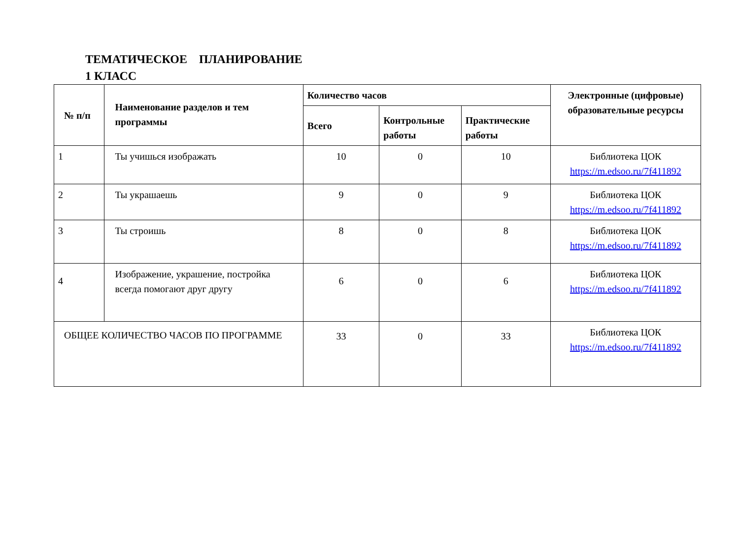ТЕМАТИЧЕСКОЕ ПЛАНИРОВАНИЕ
1 КЛАСС
| № п/п | Наименование разделов и тем программы | Количество часов | | | Электронные (цифровые) образовательные ресурсы |
| --- | --- | --- | --- | --- | --- |
| | | Всего | Контрольные работы | Практические работы | |
| 1 | Ты учишься изображать | 10 | 0 | 10 | Библиотека ЦОК https://m.edsoo.ru/7f411892 |
| 2 | Ты украшаешь | 9 | 0 | 9 | Библиотека ЦОК https://m.edsoo.ru/7f411892 |
| 3 | Ты строишь | 8 | 0 | 8 | Библиотека ЦОК https://m.edsoo.ru/7f411892 |
| 4 | Изображение, украшение, постройка всегда помогают друг другу | 6 | 0 | 6 | Библиотека ЦОК https://m.edsoo.ru/7f411892 |
| ОБЩЕЕ КОЛИЧЕСТВО ЧАСОВ ПО ПРОГРАММЕ | | 33 | 0 | 33 | Библиотека ЦОК https://m.edsoo.ru/7f411892 |